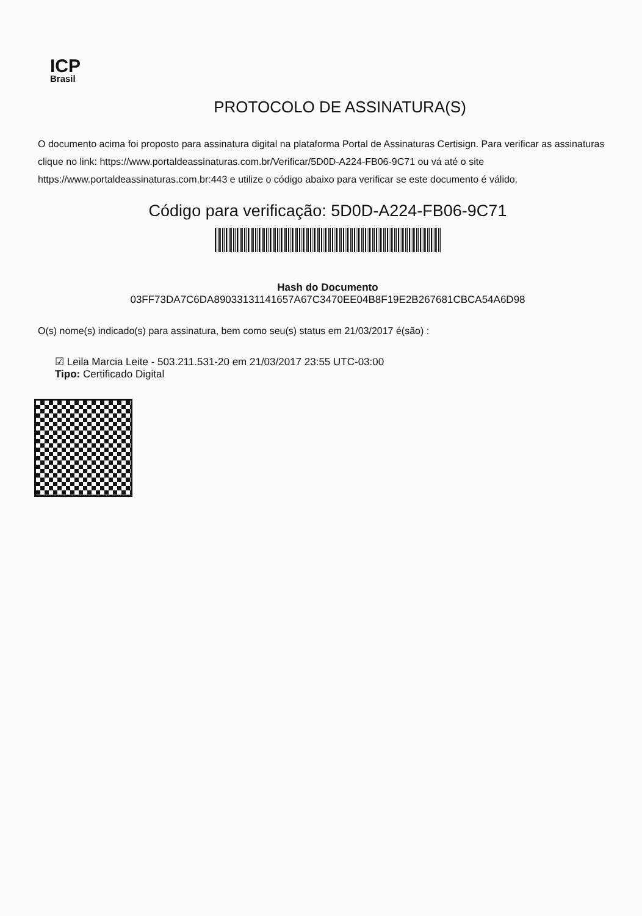ICP
Brasil
PROTOCOLO DE ASSINATURA(S)
O documento acima foi proposto para assinatura digital na plataforma Portal de Assinaturas Certisign. Para verificar as assinaturas clique no link: https://www.portaldeassinaturas.com.br/Verificar/5D0D-A224-FB06-9C71 ou vá até o site https://www.portaldeassinaturas.com.br:443 e utilize o código abaixo para verificar se este documento é válido.
Código para verificação: 5D0D-A224-FB06-9C71
Hash do Documento
03FF73DA7C6DA89033131141657A67C3470EE04B8F19E2B267681CBCA54A6D98
O(s) nome(s) indicado(s) para assinatura, bem como seu(s) status em 21/03/2017 é(são) :
☑ Leila Marcia Leite - 503.211.531-20 em 21/03/2017 23:55 UTC-03:00
Tipo: Certificado Digital